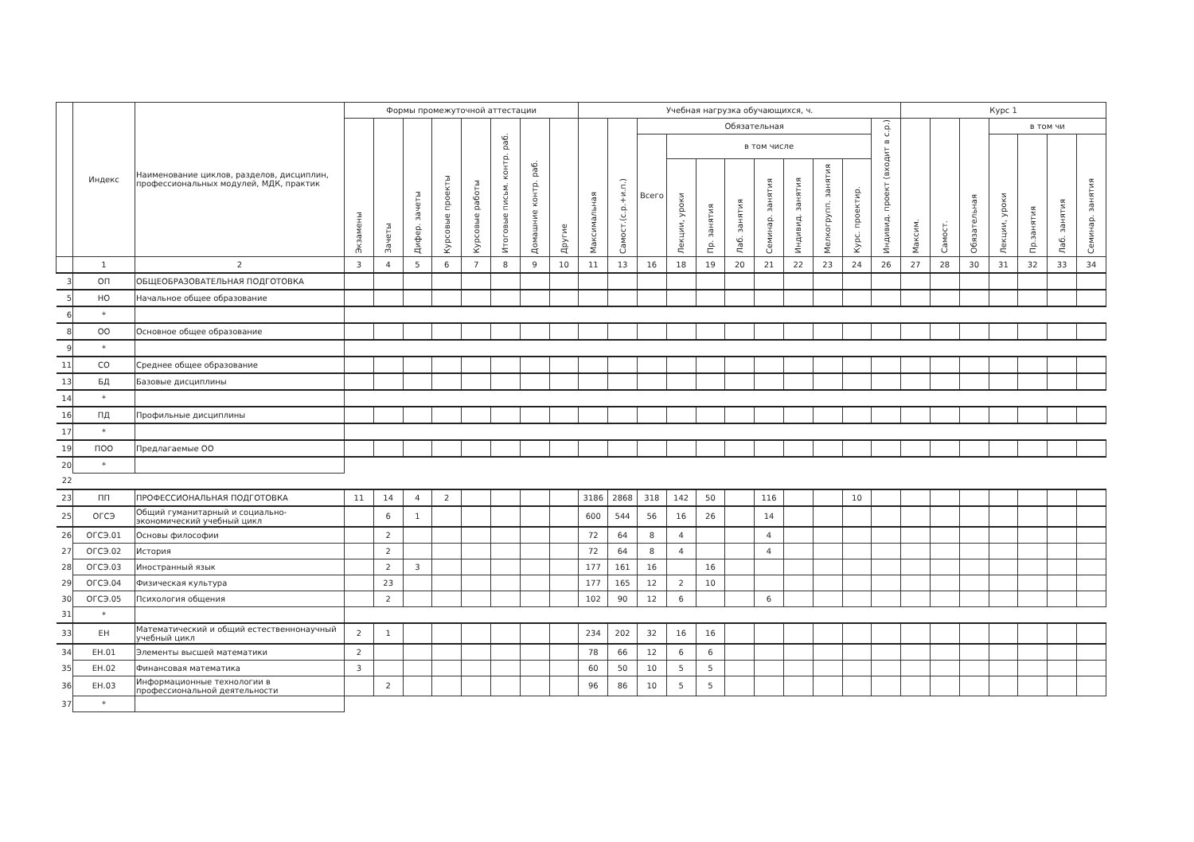| | Индекс | Наименование циклов, разделов, дисциплин, профессиональных модулей, МДК, практик | Формы промежуточной аттестации | | | | | | | | Учебная нагрузка обучающихся, ч. | | | | | | | | | | | Курс 1 | | | | | | |
| --- | --- | --- | --- | --- | --- | --- | --- | --- | --- | --- | --- | --- | --- | --- | --- | --- | --- | --- | --- | --- | --- | --- | --- | --- | --- | --- | --- | --- |
| | | | Экзамены | Зачеты | Дифер. зачеты | Курсовые проекты | Курсовые работы | Итоговые письм. контр. раб. | Домашние контр. раб. | Другие | Максимальная | Самост.(с.р.+и.п.) | Обязательная | | | | | | | | Индивид. проект (входит в с.р.) | Максим. | Самост. | Обязательная | в том чи | | | |
| | | | | | | | | | | | | | Всего | в том числе | | | | | | | | | | | Лекции, уроки | Пр.занятия | Лаб. занятия | Семинар. занятия |
| | | | | | | | | | | | | | | Лекции, уроки | Пр. занятия | Лаб. занятия | Семинар. занятия | Индивид. занятия | Мелкогрупп. занятия | Курс. проектир. | | | | | | | | |
| | 1 | 2 | 3 | 4 | 5 | 6 | 7 | 8 | 9 | 10 | 11 | 13 | 16 | 18 | 19 | 20 | 21 | 22 | 23 | 24 | 26 | 27 | 28 | 30 | 31 | 32 | 33 | 34 |
| 3 | ОП | ОБЩЕОБРАЗОВАТЕЛЬНАЯ ПОДГОТОВКА | | | | | | | | | | | | | | | | | | | | | | | | | | |
| 5 | НО | Начальное общее образование | | | | | | | | | | | | | | | | | | | | | | | | | | |
| 6 | * | | | | | | | | | | | | | | | | | | | | | | | | | | | |
| 8 | ОО | Основное общее образование | | | | | | | | | | | | | | | | | | | | | | | | | | |
| 9 | * | | | | | | | | | | | | | | | | | | | | | | | | | | | |
| 11 | СО | Среднее общее образование | | | | | | | | | | | | | | | | | | | | | | | | | | |
| 13 | БД | Базовые дисциплины | | | | | | | | | | | | | | | | | | | | | | | | | | |
| 14 | * | | | | | | | | | | | | | | | | | | | | | | | | | | | |
| 16 | ПД | Профильные дисциплины | | | | | | | | | | | | | | | | | | | | | | | | | | |
| 17 | * | | | | | | | | | | | | | | | | | | | | | | | | | | | |
| 19 | ПОО | Предлагаемые ОО | | | | | | | | | | | | | | | | | | | | | | | | | | |
| 20 | * | | | | | | | | | | | | | | | | | | | | | | | | | | | |
| 22 | | | | | | | | | | | | | | | | | | | | | | | | | | | | |
| 23 | ПП | ПРОФЕССИОНАЛЬНАЯ ПОДГОТОВКА | 11 | 14 | 4 | 2 | | | | | 3186 | 2868 | 318 | 142 | 50 | | 116 | | | 10 | | | | | | | | |
| 25 | ОГСЭ | Общий гуманитарный и социально-экономический учебный цикл | | 6 | 1 | | | | | | 600 | 544 | 56 | 16 | 26 | | 14 | | | | | | | | | | | |
| 26 | ОГСЭ.01 | Основы философии | | 2 | | | | | | | 72 | 64 | 8 | 4 | | | 4 | | | | | | | | | | | |
| 27 | ОГСЭ.02 | История | | 2 | | | | | | | 72 | 64 | 8 | 4 | | | 4 | | | | | | | | | | | |
| 28 | ОГСЭ.03 | Иностранный язык | | 2 | 3 | | | | | | 177 | 161 | 16 | | 16 | | | | | | | | | | | | | |
| 29 | ОГСЭ.04 | Физическая культура | | 23 | | | | | | | 177 | 165 | 12 | 2 | 10 | | | | | | | | | | | | | |
| 30 | ОГСЭ.05 | Психология общения | | 2 | | | | | | | 102 | 90 | 12 | 6 | | | 6 | | | | | | | | | | | |
| 31 | * | | | | | | | | | | | | | | | | | | | | | | | | | | | |
| 33 | ЕН | Математический и общий естественнонаучный учебный цикл | 2 | 1 | | | | | | | 234 | 202 | 32 | 16 | 16 | | | | | | | | | | | | | |
| 34 | ЕН.01 | Элементы высшей математики | 2 | | | | | | | | 78 | 66 | 12 | 6 | 6 | | | | | | | | | | | | | |
| 35 | ЕН.02 | Финансовая математика | 3 | | | | | | | | 60 | 50 | 10 | 5 | 5 | | | | | | | | | | | | | |
| 36 | ЕН.03 | Информационные технологии в профессиональной деятельности | | 2 | | | | | | | 96 | 86 | 10 | 5 | 5 | | | | | | | | | | | | | |
| 37 | * | | | | | | | | | | | | | | | | | | | | | | | | | | | |